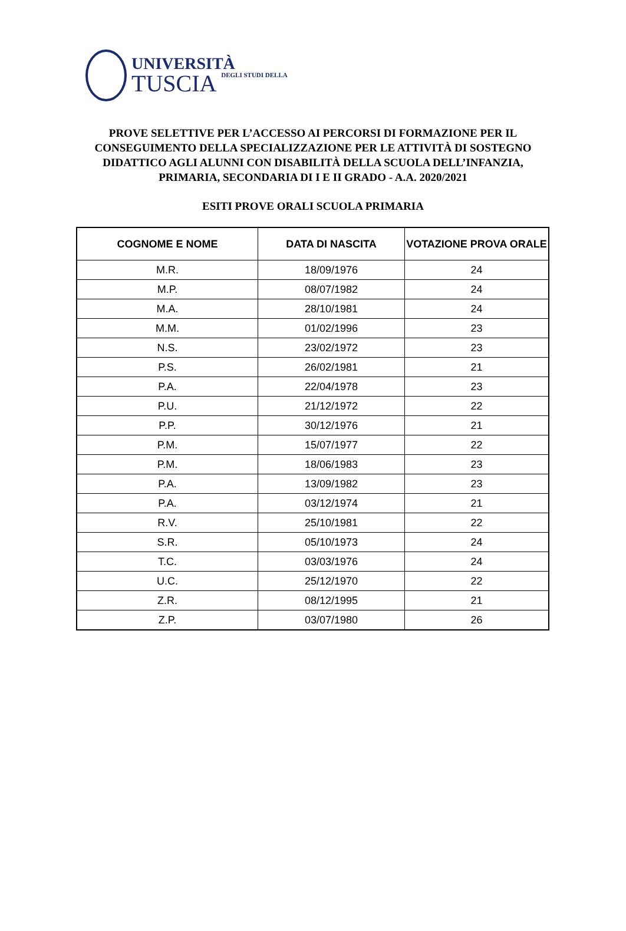UNIVERSITÀ
TUSCIA DEGLI STUDI DELLA
PROVE SELETTIVE PER L’ACCESSO AI PERCORSI DI FORMAZIONE PER IL CONSEGUIMENTO DELLA SPECIALIZZAZIONE PER LE ATTIVITÀ DI SOSTEGNO DIDATTICO AGLI ALUNNI CON DISABILITÀ DELLA SCUOLA DELL’INFANZIA, PRIMARIA, SECONDARIA DI I E II GRADO - A.A. 2020/2021
ESITI PROVE ORALI SCUOLA PRIMARIA
| COGNOME E NOME | DATA DI NASCITA | VOTAZIONE PROVA ORALE |
| --- | --- | --- |
| M.R. | 18/09/1976 | 24 |
| M.P. | 08/07/1982 | 24 |
| M.A. | 28/10/1981 | 24 |
| M.M. | 01/02/1996 | 23 |
| N.S. | 23/02/1972 | 23 |
| P.S. | 26/02/1981 | 21 |
| P.A. | 22/04/1978 | 23 |
| P.U. | 21/12/1972 | 22 |
| P.P. | 30/12/1976 | 21 |
| P.M. | 15/07/1977 | 22 |
| P.M. | 18/06/1983 | 23 |
| P.A. | 13/09/1982 | 23 |
| P.A. | 03/12/1974 | 21 |
| R.V. | 25/10/1981 | 22 |
| S.R. | 05/10/1973 | 24 |
| T.C. | 03/03/1976 | 24 |
| U.C. | 25/12/1970 | 22 |
| Z.R. | 08/12/1995 | 21 |
| Z.P. | 03/07/1980 | 26 |